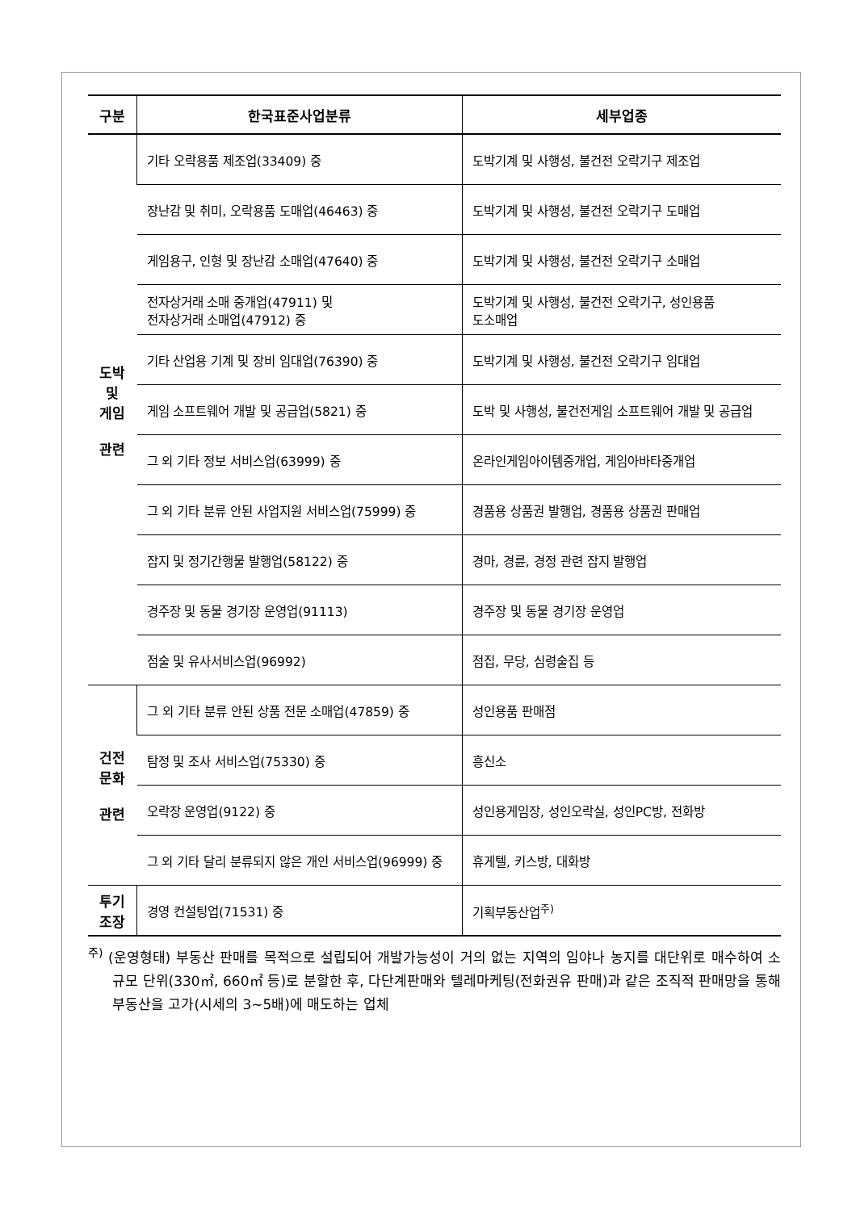| 구분 | 한국표준사업분류 | 세부업종 |
| --- | --- | --- |
| 도박 및 게임 관련 | 기타 오락용품 제조업(33409) 중 | 도박기계 및 사행성, 불건전 오락기구 제조업 |
| | 장난감 및 취미, 오락용품 도매업(46463) 중 | 도박기계 및 사행성, 불건전 오락기구 도매업 |
| | 게임용구, 인형 및 장난감 소매업(47640) 중 | 도박기계 및 사행성, 불건전 오락기구 소매업 |
| | 전자상거래 소매 중개업(47911) 및 전자상거래 소매업(47912) 중 | 도박기계 및 사행성, 불건전 오락기구, 성인용품 도소매업 |
| | 기타 산업용 기계 및 장비 임대업(76390) 중 | 도박기계 및 사행성, 불건전 오락기구 임대업 |
| | 게임 소프트웨어 개발 및 공급업(5821) 중 | 도박 및 사행성, 불건전게임 소프트웨어 개발 및 공급업 |
| | 그 외 기타 정보 서비스업(63999) 중 | 온라인게임아이템중개업, 게임아바타중개업 |
| | 그 외 기타 분류 안된 사업지원 서비스업(75999) 중 | 경품용 상품권 발행업, 경품용 상품권 판매업 |
| | 잡지 및 정기간행물 발행업(58122) 중 | 경마, 경륜, 경정 관련 잡지 발행업 |
| | 경주장 및 동물 경기장 운영업(91113) | 경주장 및 동물 경기장 운영업 |
| | 점술 및 유사서비스업(96992) | 점집, 무당, 심령술집 등 |
| 건전 문화 관련 | 그 외 기타 분류 안된 상품 전문 소매업(47859) 중 | 성인용품 판매점 |
| | 탐정 및 조사 서비스업(75330) 중 | 흥신소 |
| | 오락장 운영업(9122) 중 | 성인용게임장, 성인오락실, 성인PC방, 전화방 |
| | 그 외 기타 달리 분류되지 않은 개인 서비스업(96999) 중 | 휴게텔, 키스방, 대화방 |
| 투기 조장 | 경영 컨설팅업(71531) 중 | 기획부동산업<sup>주)</sup> |
<sup>주)</sup> (운영형태) 부동산 판매를 목적으로 설립되어 개발가능성이 거의 없는 지역의 임야나 농지를 대단위로 매수하여 소규모 단위(330㎡, 660㎡ 등)로 분할한 후, 다단계판매와 텔레마케팅(전화권유 판매)과 같은 조직적 판매망을 통해 부동산을 고가(시세의 3~5배)에 매도하는 업체